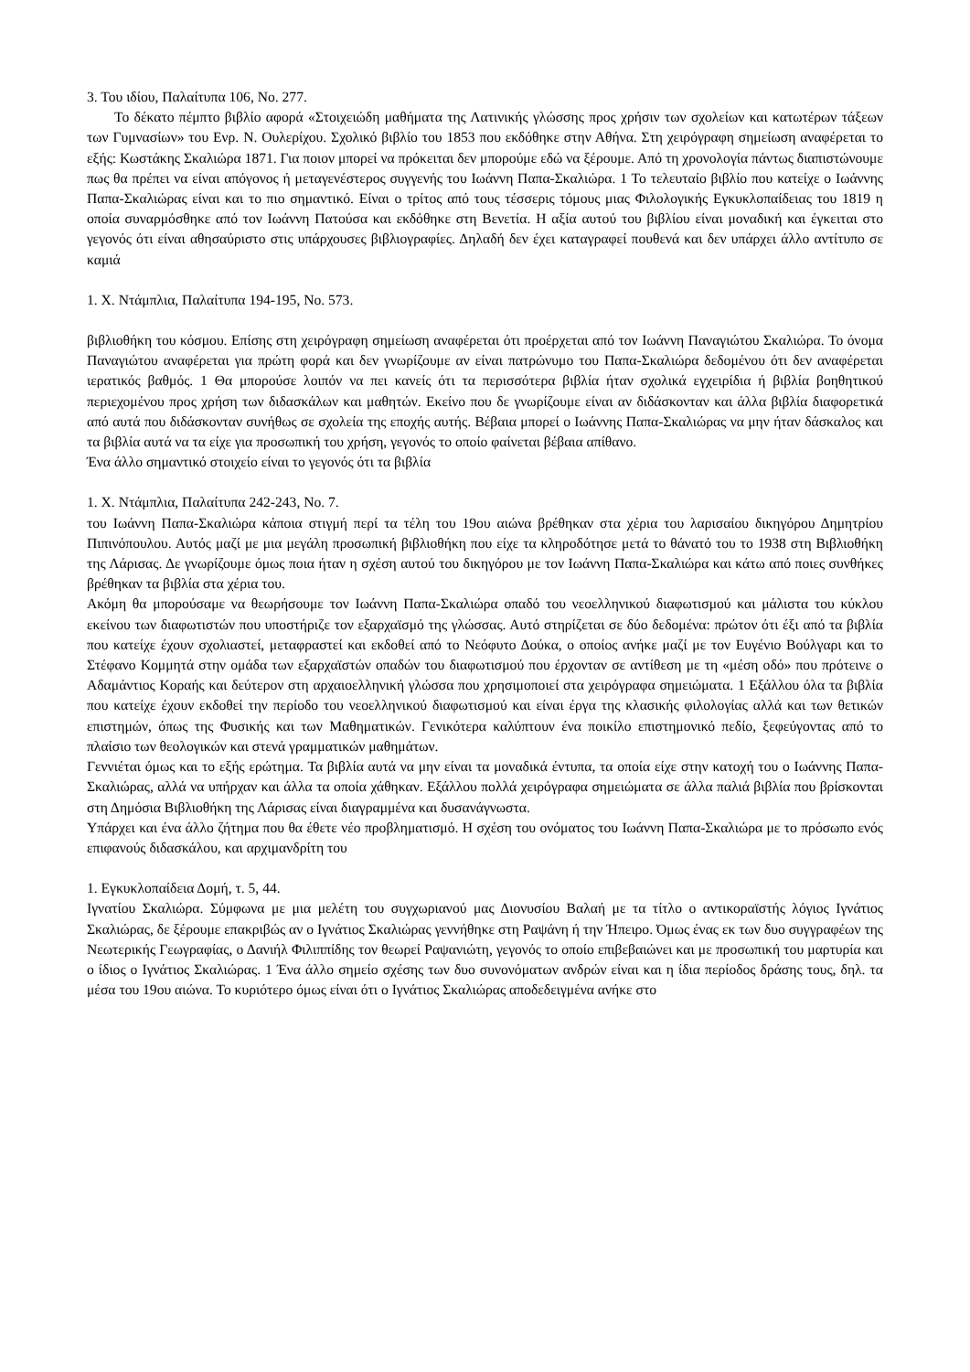3. Του ιδίου, Παλαίτυπα 106, No. 277.
Το δέκατο πέμπτο βιβλίο αφορά «Στοιχειώδη μαθήματα της Λατινικής γλώσσης προς χρήσιν των σχολείων και κατωτέρων τάξεων των Γυμνασίων» του Ενρ. Ν. Ουλερίχου. Σχολικό βιβλίο του 1853 που εκδόθηκε στην Αθήνα. Στη χειρόγραφη σημείωση αναφέρεται το εξής: Κωστάκης Σκαλιώρα 1871. Για ποιον μπορεί να πρόκειται δεν μπορούμε εδώ να ξέρουμε. Από τη χρονολογία πάντως διαπιστώνουμε πως θα πρέπει να είναι απόγονος ή μεταγενέστερος συγγενής του Ιωάννη Παπα-Σκαλιώρα. 1 Το τελευταίο βιβλίο που κατείχε ο Ιωάννης Παπα-Σκαλιώρας είναι και το πιο σημαντικό. Είναι ο τρίτος από τους τέσσερις τόμους μιας Φιλολογικής Εγκυκλοπαίδειας του 1819 η οποία συναρμόσθηκε από τον Ιωάννη Πατούσα και εκδόθηκε στη Βενετία. Η αξία αυτού του βιβλίου είναι μοναδική και έγκειται στο γεγονός ότι είναι αθησαύριστο στις υπάρχουσες βιβλιογραφίες. Δηλαδή δεν έχει καταγραφεί πουθενά και δεν υπάρχει άλλο αντίτυπο σε καμιά
1. Χ. Ντάμπλια, Παλαίτυπα 194-195, No. 573.
βιβλιοθήκη του κόσμου. Επίσης στη χειρόγραφη σημείωση αναφέρεται ότι προέρχεται από τον Ιωάννη Παναγιώτου Σκαλιώρα. Το όνομα Παναγιώτου αναφέρεται για πρώτη φορά και δεν γνωρίζουμε αν είναι πατρώνυμο του Παπα-Σκαλιώρα δεδομένου ότι δεν αναφέρεται ιερατικός βαθμός. 1 Θα μπορούσε λοιπόν να πει κανείς ότι τα περισσότερα βιβλία ήταν σχολικά εγχειρίδια ή βιβλία βοηθητικού περιεχομένου προς χρήση των διδασκάλων και μαθητών. Εκείνο που δε γνωρίζουμε είναι αν διδάσκονταν και άλλα βιβλία διαφορετικά από αυτά που διδάσκονταν συνήθως σε σχολεία της εποχής αυτής. Βέβαια μπορεί ο Ιωάννης Παπα-Σκαλιώρας να μην ήταν δάσκαλος και τα βιβλία αυτά να τα είχε για προσωπική του χρήση, γεγονός το οποίο φαίνεται βέβαια απίθανο.
Ένα άλλο σημαντικό στοιχείο είναι το γεγονός ότι τα βιβλία
1. Χ. Ντάμπλια, Παλαίτυπα 242-243, No. 7.
του Ιωάννη Παπα-Σκαλιώρα κάποια στιγμή περί τα τέλη του 19ου αιώνα βρέθηκαν στα χέρια του λαρισαίου δικηγόρου Δημητρίου Πιπινόπουλου. Αυτός μαζί με μια μεγάλη προσωπική βιβλιοθήκη που είχε τα κληροδότησε μετά το θάνατό του το 1938 στη Βιβλιοθήκη της Λάρισας. Δε γνωρίζουμε όμως ποια ήταν η σχέση αυτού του δικηγόρου με τον Ιωάννη Παπα-Σκαλιώρα και κάτω από ποιες συνθήκες βρέθηκαν τα βιβλία στα χέρια του.
Ακόμη θα μπορούσαμε να θεωρήσουμε τον Ιωάννη Παπα-Σκαλιώρα οπαδό του νεοελληνικού διαφωτισμού και μάλιστα του κύκλου εκείνου των διαφωτιστών που υποστήριζε τον εξαρχαϊσμό της γλώσσας. Αυτό στηρίζεται σε δύο δεδομένα: πρώτον ότι έξι από τα βιβλία που κατείχε έχουν σχολιαστεί, μεταφραστεί και εκδοθεί από το Νεόφυτο Δούκα, ο οποίος ανήκε μαζί με τον Ευγένιο Βούλγαρι και το Στέφανο Κομμητά στην ομάδα των εξαρχαϊστών οπαδών του διαφωτισμού που έρχονταν σε αντίθεση με τη «μέση οδό» που πρότεινε ο Αδαμάντιος Κοραής και δεύτερον στη αρχαιοελληνική γλώσσα που χρησιμοποιεί στα χειρόγραφα σημειώματα. 1 Εξάλλου όλα τα βιβλία που κατείχε έχουν εκδοθεί την περίοδο του νεοελληνικού διαφωτισμού και είναι έργα της κλασικής φιλολογίας αλλά και των θετικών επιστημών, όπως της Φυσικής και των Μαθηματικών. Γενικότερα καλύπτουν ένα ποικίλο επιστημονικό πεδίο, ξεφεύγοντας από το πλαίσιο των θεολογικών και στενά γραμματικών μαθημάτων.
Γεννιέται όμως και το εξής ερώτημα. Τα βιβλία αυτά να μην είναι τα μοναδικά έντυπα, τα οποία είχε στην κατοχή του ο Ιωάννης Παπα-Σκαλιώρας, αλλά να υπήρχαν και άλλα τα οποία χάθηκαν. Εξάλλου πολλά χειρόγραφα σημειώματα σε άλλα παλιά βιβλία που βρίσκονται στη Δημόσια Βιβλιοθήκη της Λάρισας είναι διαγραμμένα και δυσανάγνωστα.
Υπάρχει και ένα άλλο ζήτημα που θα έθετε νέο προβληματισμό. Η σχέση του ονόματος του Ιωάννη Παπα-Σκαλιώρα με το πρόσωπο ενός επιφανούς διδασκάλου, και αρχιμανδρίτη του
1. Εγκυκλοπαίδεια Δομή, τ. 5, 44.
Ιγνατίου Σκαλιώρα. Σύμφωνα με μια μελέτη του συγχωριανού μας Διονυσίου Βαλαή με τα τίτλο ο αντικοραϊστής λόγιος Ιγνάτιος Σκαλιώρας, δε ξέρουμε επακριβώς αν ο Ιγνάτιος Σκαλιώρας γεννήθηκε στη Ραψάνη ή την Ήπειρο. Όμως ένας εκ των δυο συγγραφέων της Νεωτερικής Γεωγραφίας, ο Δανιήλ Φιλιππίδης τον θεωρεί Ραψανιώτη, γεγονός το οποίο επιβεβαιώνει και με προσωπική του μαρτυρία και ο ίδιος ο Ιγνάτιος Σκαλιώρας. 1 Ένα άλλο σημείο σχέσης των δυο συνονόματων ανδρών είναι και η ίδια περίοδος δράσης τους, δηλ. τα μέσα του 19ου αιώνα. Το κυριότερο όμως είναι ότι ο Ιγνάτιος Σκαλιώρας αποδεδειγμένα ανήκε στο